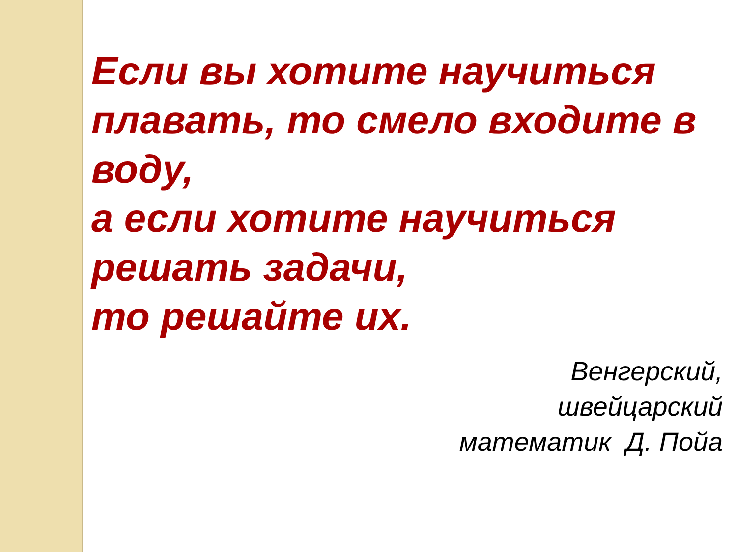Если вы хотите научиться плавать, то смело входите в воду,
а если хотите научиться решать задачи,
то решайте их.
Венгерский,
швейцарский
математик Д. Пойа